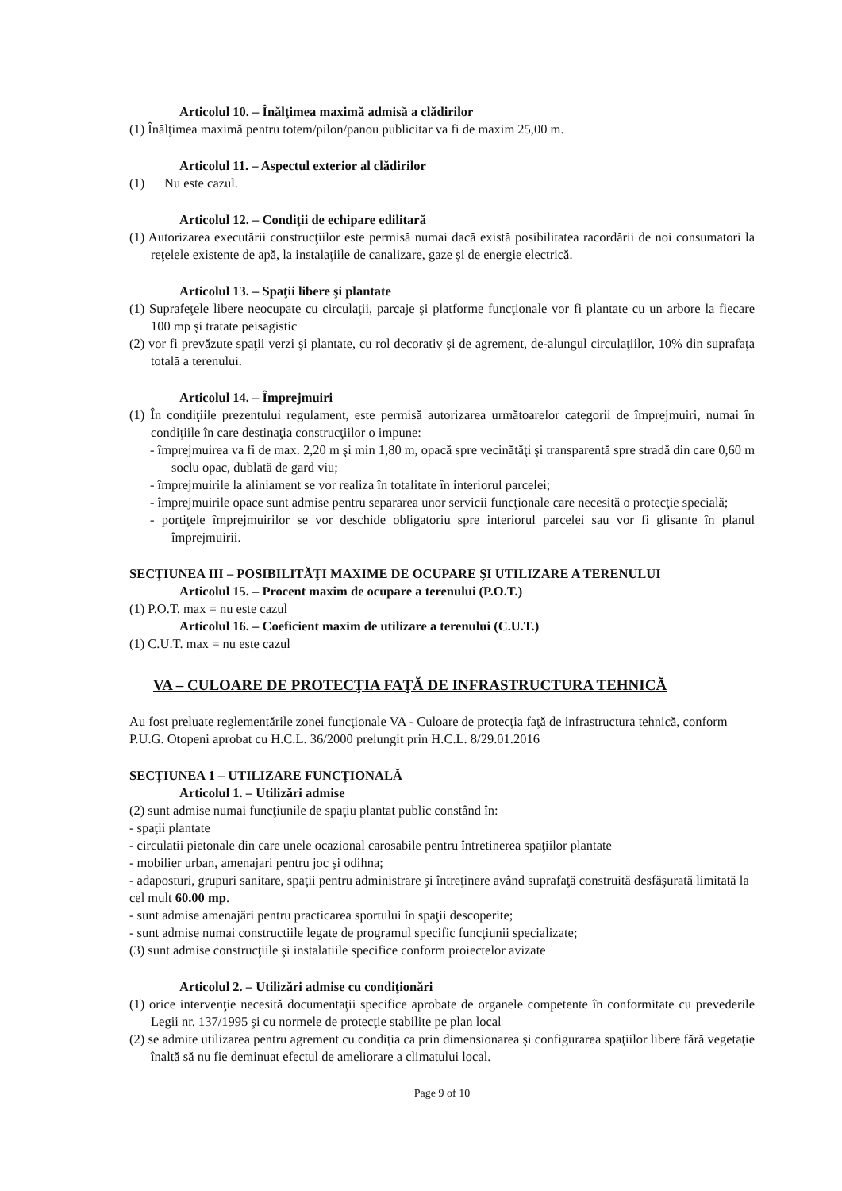Articolul 10. – Înălţimea maximă admisă a clădirilor
(1) Înălţimea maximă pentru totem/pilon/panou publicitar va fi de maxim 25,00 m.
Articolul 11. – Aspectul exterior al clădirilor
(1) Nu este cazul.
Articolul 12. – Condiţii de echipare edilitară
(1) Autorizarea executării construcţiilor este permisă numai dacă există posibilitatea racordării de noi consumatori la reţelele existente de apă, la instalaţiile de canalizare, gaze şi de energie electrică.
Articolul 13. – Spaţii libere şi plantate
(1) Suprafeţele libere neocupate cu circulaţii, parcaje şi platforme funcţionale vor fi plantate cu un arbore la fiecare 100 mp şi tratate peisagistic
(2) vor fi prevăzute spaţii verzi şi plantate, cu rol decorativ şi de agrement, de-alungul circulaţiilor, 10% din suprafaţa totală a terenului.
Articolul 14. – Împrejmuiri
(1) În condiţiile prezentului regulament, este permisă autorizarea următoarelor categorii de împrejmuiri, numai în condiţiile în care destinaţia construcţiilor o impune:
- împrejmuirea va fi de max. 2,20 m şi min 1,80 m, opacă spre vecinătăţi şi transparentă spre stradă din care 0,60 m soclu opac, dublată de gard viu;
- împrejmuirile la aliniament se vor realiza în totalitate în interiorul parcelei;
- împrejmuirile opace sunt admise pentru separarea unor servicii funcţionale care necesită o protecţie specială;
- portiţele împrejmuirilor se vor deschide obligatoriu spre interiorul parcelei sau vor fi glisante în planul împrejmuirii.
SECŢIUNEA III – POSIBILITĂŢI MAXIME DE OCUPARE ŞI UTILIZARE A TERENULUI
Articolul 15. – Procent maxim de ocupare a terenului (P.O.T.)
(1) P.O.T. max = nu este cazul
Articolul 16. – Coeficient maxim de utilizare a terenului (C.U.T.)
(1) C.U.T. max = nu este cazul
VA – CULOARE DE PROTECŢIA FAŢĂ DE INFRASTRUCTURA TEHNICĂ
Au fost preluate reglementările zonei funcţionale VA - Culoare de protecţia faţă de infrastructura tehnică, conform P.U.G. Otopeni aprobat cu H.C.L. 36/2000 prelungit prin H.C.L. 8/29.01.2016
SECŢIUNEA 1 – UTILIZARE FUNCŢIONALĂ
Articolul 1. – Utilizări admise
(2) sunt admise numai funcţiunile de spaţiu plantat public constând în:
- spaţii plantate
- circulatii pietonale din care unele ocazional carosabile pentru întretinerea spaţiilor plantate
- mobilier urban, amenajari pentru joc şi odihna;
- adaposturi, grupuri sanitare, spaţii pentru administrare şi întreţinere având suprafaţă construită desfăşurată limitată la cel mult 60.00 mp.
- sunt admise amenajări pentru practicarea sportului în spaţii descoperite;
- sunt admise numai constructiile legate de programul specific funcţiunii specializate;
(3) sunt admise construcţiile şi instalatiile specifice conform proiectelor avizate
Articolul 2. – Utilizări admise cu condiţionări
(1) orice intervenţie necesită documentaţii specifice aprobate de organele competente în conformitate cu prevederile Legii nr. 137/1995 şi cu normele de protecţie stabilite pe plan local
(2) se admite utilizarea pentru agrement cu condiţia ca prin dimensionarea şi configurarea spaţiilor libere fără vegetaţie înaltă să nu fie deminuat efectul de ameliorare a climatului local.
Page 9 of 10